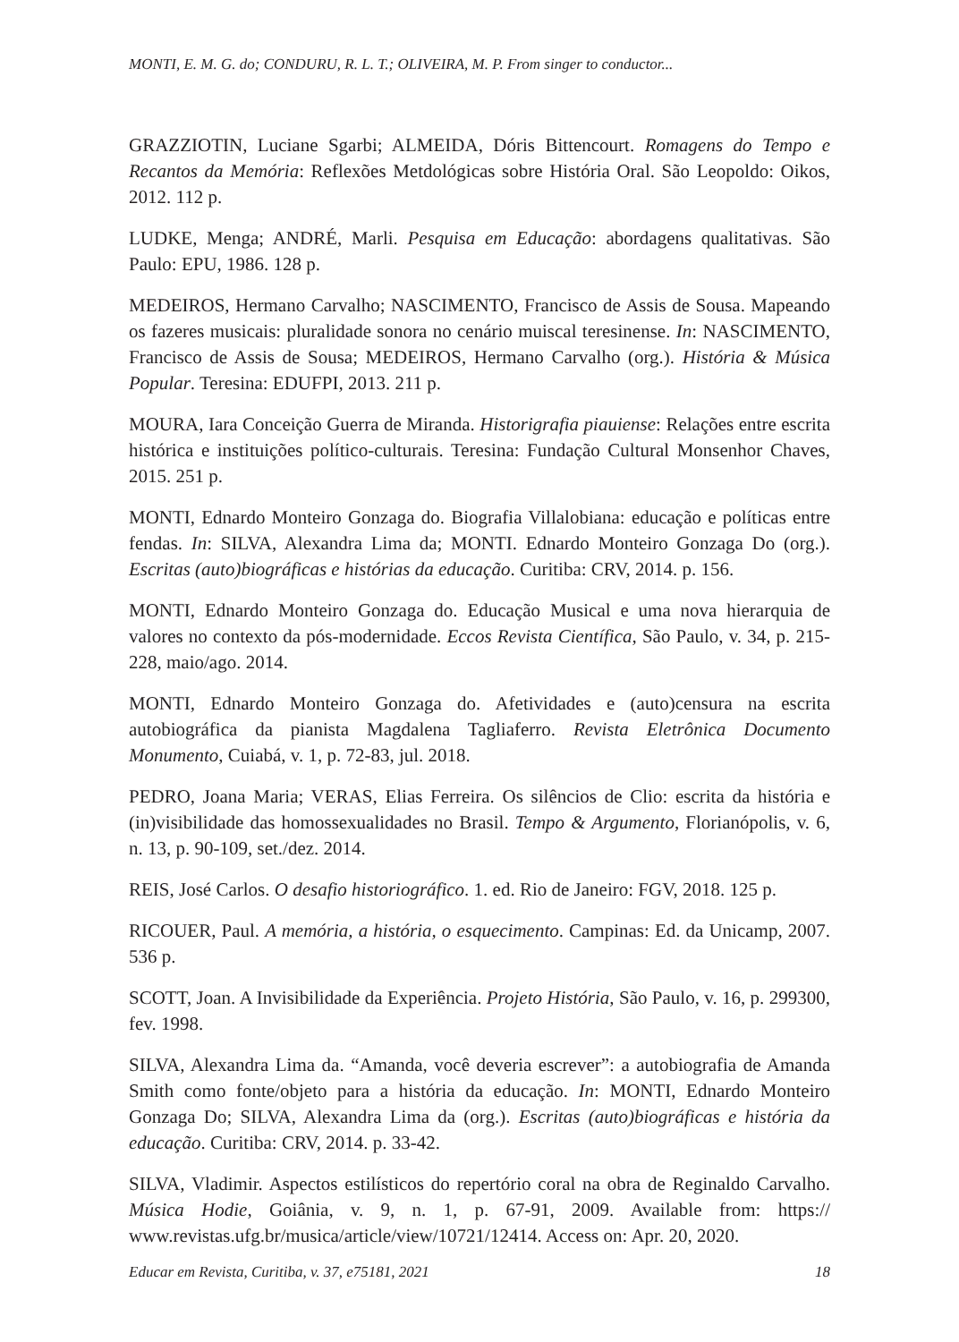MONTI, E. M. G. do; CONDURU, R. L. T.; OLIVEIRA, M. P. From singer to conductor...
GRAZZIOTIN, Luciane Sgarbi; ALMEIDA, Dóris Bittencourt. Romagens do Tempo e Recantos da Memória: Reflexões Metdológicas sobre História Oral. São Leopoldo: Oikos, 2012. 112 p.
LUDKE, Menga; ANDRÉ, Marli. Pesquisa em Educação: abordagens qualitativas. São Paulo: EPU, 1986. 128 p.
MEDEIROS, Hermano Carvalho; NASCIMENTO, Francisco de Assis de Sousa. Mapeando os fazeres musicais: pluralidade sonora no cenário muiscal teresinense. In: NASCIMENTO, Francisco de Assis de Sousa; MEDEIROS, Hermano Carvalho (org.). História & Música Popular. Teresina: EDUFPI, 2013. 211 p.
MOURA, Iara Conceição Guerra de Miranda. Historigrafia piauiense: Relações entre escrita histórica e instituições político-culturais. Teresina: Fundação Cultural Monsenhor Chaves, 2015. 251 p.
MONTI, Ednardo Monteiro Gonzaga do. Biografia Villalobiana: educação e políticas entre fendas. In: SILVA, Alexandra Lima da; MONTI. Ednardo Monteiro Gonzaga Do (org.). Escritas (auto)biográficas e histórias da educação. Curitiba: CRV, 2014. p. 156.
MONTI, Ednardo Monteiro Gonzaga do. Educação Musical e uma nova hierarquia de valores no contexto da pós-modernidade. Eccos Revista Científica, São Paulo, v. 34, p. 215-228, maio/ago. 2014.
MONTI, Ednardo Monteiro Gonzaga do. Afetividades e (auto)censura na escrita autobiográfica da pianista Magdalena Tagliaferro. Revista Eletrônica Documento Monumento, Cuiabá, v. 1, p. 72-83, jul. 2018.
PEDRO, Joana Maria; VERAS, Elias Ferreira. Os silêncios de Clio: escrita da história e (in)visibilidade das homossexualidades no Brasil. Tempo & Argumento, Florianópolis, v. 6, n. 13, p. 90-109, set./dez. 2014.
REIS, José Carlos. O desafio historiográfico. 1. ed. Rio de Janeiro: FGV, 2018. 125 p.
RICOUER, Paul. A memória, a história, o esquecimento. Campinas: Ed. da Unicamp, 2007. 536 p.
SCOTT, Joan. A Invisibilidade da Experiência. Projeto História, São Paulo, v. 16, p. 299300, fev. 1998.
SILVA, Alexandra Lima da. “Amanda, você deveria escrever”: a autobiografia de Amanda Smith como fonte/objeto para a história da educação. In: MONTI, Ednardo Monteiro Gonzaga Do; SILVA, Alexandra Lima da (org.). Escritas (auto)biográficas e história da educação. Curitiba: CRV, 2014. p. 33-42.
SILVA, Vladimir. Aspectos estilísticos do repertório coral na obra de Reginaldo Carvalho. Música Hodie, Goiânia, v. 9, n. 1, p. 67-91, 2009. Available from: https:// www.revistas.ufg.br/musica/article/view/10721/12414. Access on: Apr. 20, 2020.
Educar em Revista, Curitiba, v. 37, e75181, 2021 18